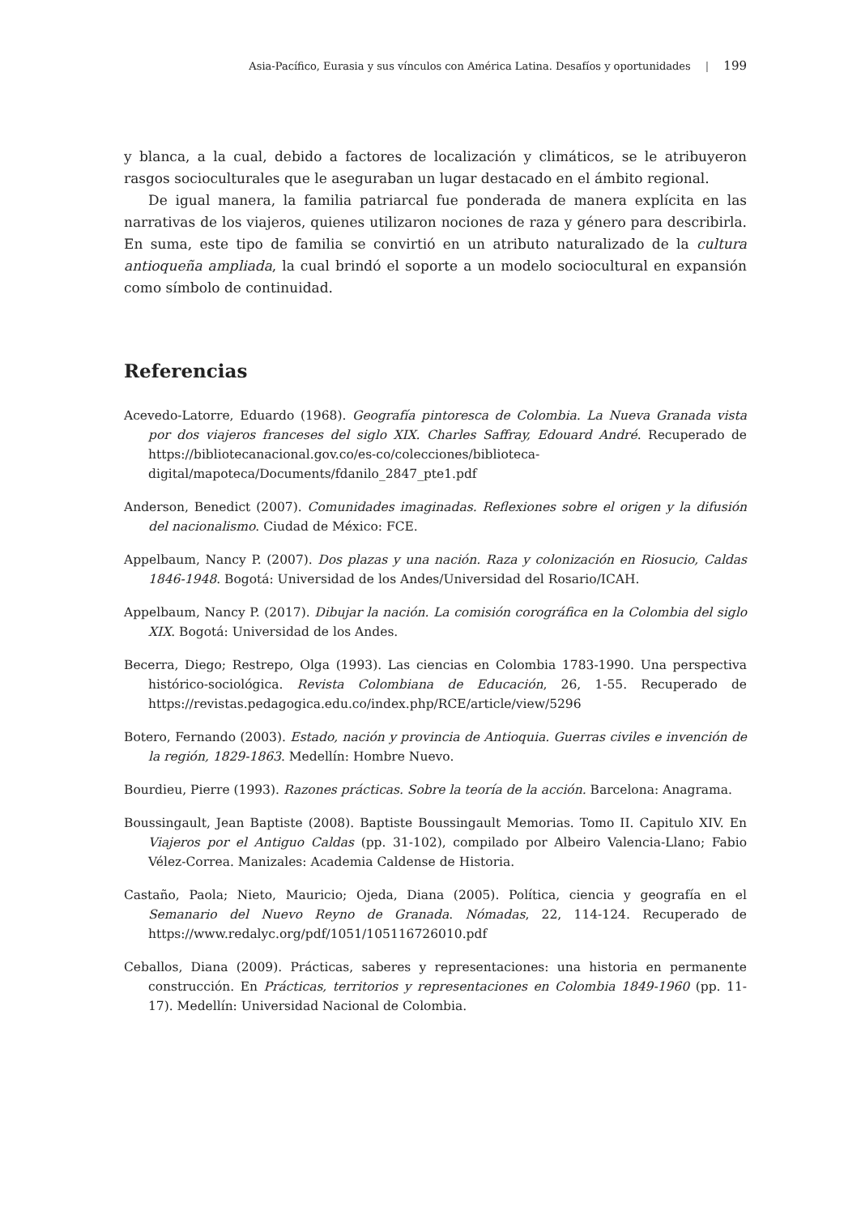Asia-Pacífico, Eurasia y sus vínculos con América Latina. Desafíos y oportunidades | 199
y blanca, a la cual, debido a factores de localización y climáticos, se le atribuyeron rasgos socioculturales que le aseguraban un lugar destacado en el ámbito regional.
De igual manera, la familia patriarcal fue ponderada de manera explícita en las narrativas de los viajeros, quienes utilizaron nociones de raza y género para describirla. En suma, este tipo de familia se convirtió en un atributo naturalizado de la cultura antioqueña ampliada, la cual brindó el soporte a un modelo sociocultural en expansión como símbolo de continuidad.
Referencias
Acevedo-Latorre, Eduardo (1968). Geografía pintoresca de Colombia. La Nueva Granada vista por dos viajeros franceses del siglo XIX. Charles Saffray, Edouard André. Recuperado de https://bibliotecanacional.gov.co/es-co/colecciones/biblioteca-digital/mapoteca/Documents/fdanilo_2847_pte1.pdf
Anderson, Benedict (2007). Comunidades imaginadas. Reflexiones sobre el origen y la difusión del nacionalismo. Ciudad de México: FCE.
Appelbaum, Nancy P. (2007). Dos plazas y una nación. Raza y colonización en Riosucio, Caldas 1846-1948. Bogotá: Universidad de los Andes/Universidad del Rosario/ICAH.
Appelbaum, Nancy P. (2017). Dibujar la nación. La comisión corográfica en la Colombia del siglo XIX. Bogotá: Universidad de los Andes.
Becerra, Diego; Restrepo, Olga (1993). Las ciencias en Colombia 1783-1990. Una perspectiva histórico-sociológica. Revista Colombiana de Educación, 26, 1-55. Recuperado de https://revistas.pedagogica.edu.co/index.php/RCE/article/view/5296
Botero, Fernando (2003). Estado, nación y provincia de Antioquia. Guerras civiles e invención de la región, 1829-1863. Medellín: Hombre Nuevo.
Bourdieu, Pierre (1993). Razones prácticas. Sobre la teoría de la acción. Barcelona: Anagrama.
Boussingault, Jean Baptiste (2008). Baptiste Boussingault Memorias. Tomo II. Capitulo XIV. En Viajeros por el Antiguo Caldas (pp. 31-102), compilado por Albeiro Valencia-Llano; Fabio Vélez-Correa. Manizales: Academia Caldense de Historia.
Castaño, Paola; Nieto, Mauricio; Ojeda, Diana (2005). Política, ciencia y geografía en el Semanario del Nuevo Reyno de Granada. Nómadas, 22, 114-124. Recuperado de https://www.redalyc.org/pdf/1051/105116726010.pdf
Ceballos, Diana (2009). Prácticas, saberes y representaciones: una historia en permanente construcción. En Prácticas, territorios y representaciones en Colombia 1849-1960 (pp. 11-17). Medellín: Universidad Nacional de Colombia.